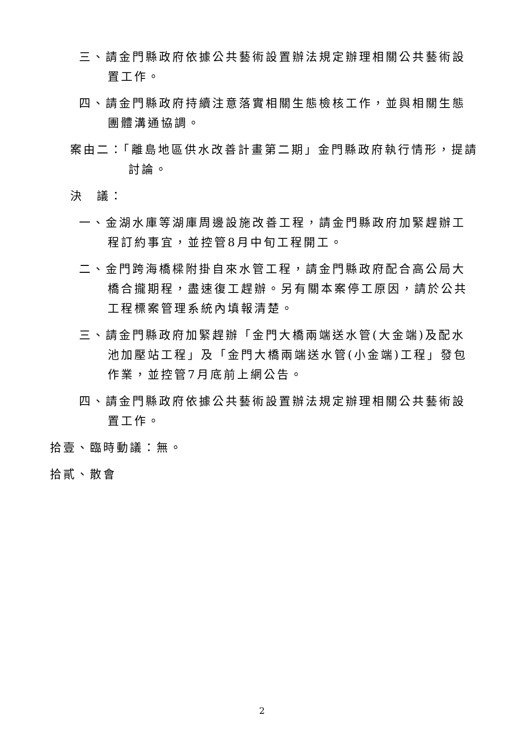三、請金門縣政府依據公共藝術設置辦法規定辦理相關公共藝術設置工作。
四、請金門縣政府持續注意落實相關生態檢核工作，並與相關生態團體溝通協調。
案由二：「離島地區供水改善計畫第二期」金門縣政府執行情形，提請討論。
決　議：
一、金湖水庫等湖庫周邊設施改善工程，請金門縣政府加緊趕辦工程訂約事宜，並控管8月中旬工程開工。
二、金門跨海橋樑附掛自來水管工程，請金門縣政府配合高公局大橋合攏期程，盡速復工趕辦。另有關本案停工原因，請於公共工程標案管理系統內填報清楚。
三、請金門縣政府加緊趕辦「金門大橋兩端送水管(大金端)及配水池加壓站工程」及「金門大橋兩端送水管(小金端)工程」發包作業，並控管7月底前上網公告。
四、請金門縣政府依據公共藝術設置辦法規定辦理相關公共藝術設置工作。
拾壹、臨時動議：無。
拾貳、散會
2